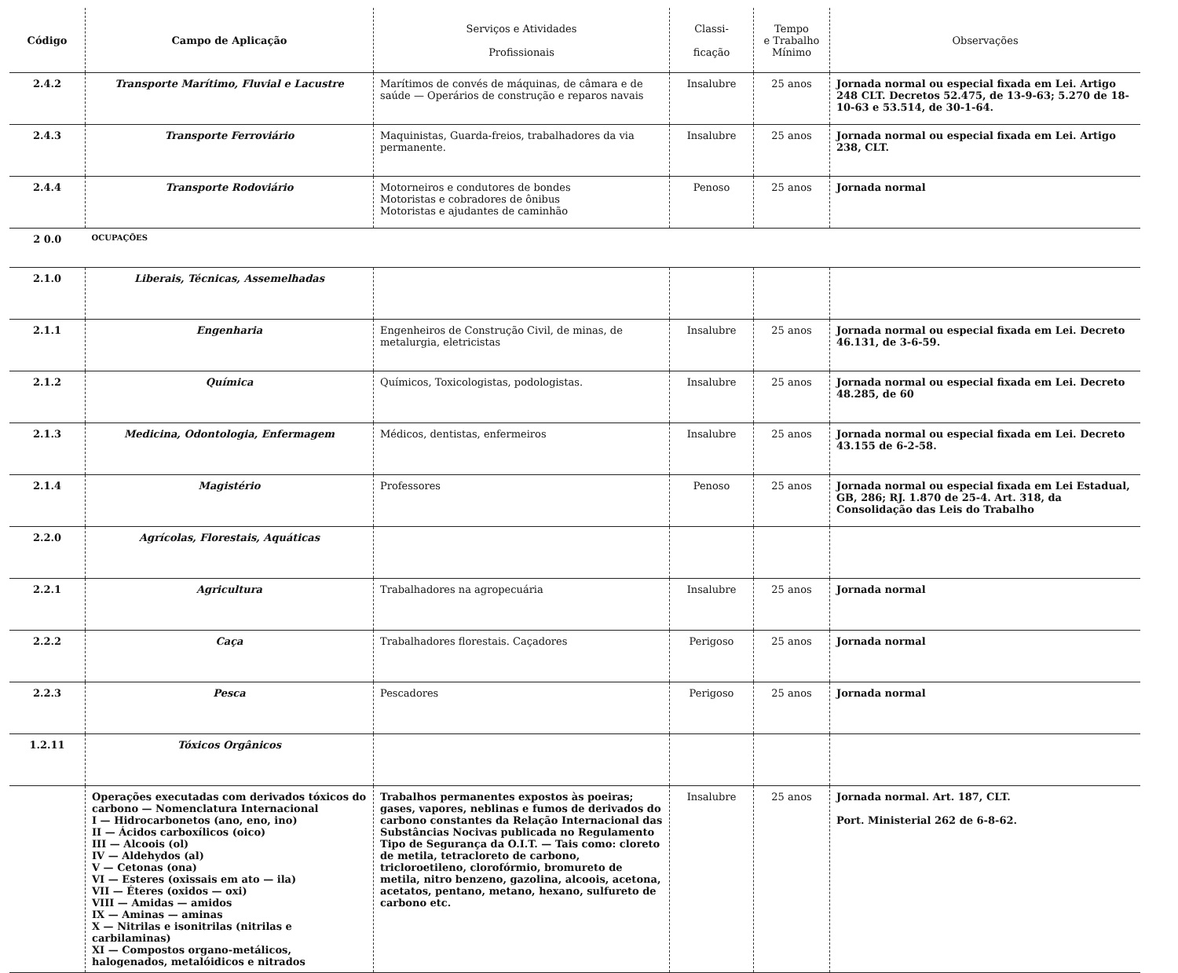| Código | Campo de Aplicação | Serviços e Atividades Profissionais | Classi- ficação | Tempo e Trabalho Mínimo | Observações |
| --- | --- | --- | --- | --- | --- |
| 2.4.2 | Transporte Marítimo, Fluvial e Lacustre | Marítimos de convés de máquinas, de câmara e de saúde — Operários de construção e reparos navais | Insalubre | 25 anos | Jornada normal ou especial fixada em Lei. Artigo 248 CLT. Decretos 52.475, de 13-9-63; 5.270 de 18-10-63 e 53.514, de 30-1-64. |
| 2.4.3 | Transporte Ferroviário | Maquinistas, Guarda-freios, trabalhadores da via permanente. | Insalubre | 25 anos | Jornada normal ou especial fixada em Lei. Artigo 238, CLT. |
| 2.4.4 | Transporte Rodoviário | Motorneiros e condutores de bondes Motoristas e cobradores de ônibus Motoristas e ajudantes de caminhão | Penoso | 25 anos | Jornada normal |
| 2 0.0 | OCUPAÇÕES | | | | |
| 2.1.0 | Liberais, Técnicas, Assemelhadas | | | | |
| 2.1.1 | Engenharia | Engenheiros de Construção Civil, de minas, de metalurgia, eletricistas | Insalubre | 25 anos | Jornada normal ou especial fixada em Lei. Decreto 46.131, de 3-6-59. |
| 2.1.2 | Química | Químicos, Toxicologistas, podologistas. | Insalubre | 25 anos | Jornada normal ou especial fixada em Lei. Decreto 48.285, de 60 |
| 2.1.3 | Medicina, Odontologia, Enfermagem | Médicos, dentistas, enfermeiros | Insalubre | 25 anos | Jornada normal ou especial fixada em Lei. Decreto 43.155 de 6-2-58. |
| 2.1.4 | Magistério | Professores | Penoso | 25 anos | Jornada normal ou especial fixada em Lei Estadual, GB, 286; RJ. 1.870 de 25-4. Art. 318, da Consolidação das Leis do Trabalho |
| 2.2.0 | Agrícolas, Florestais, Aquáticas | | | | |
| 2.2.1 | Agricultura | Trabalhadores na agropecuária | Insalubre | 25 anos | Jornada normal |
| 2.2.2 | Caça | Trabalhadores florestais. Caçadores | Perigoso | 25 anos | Jornada normal |
| 2.2.3 | Pesca | Pescadores | Perigoso | 25 anos | Jornada normal |
| 1.2.11 | Tóxicos Orgânicos | | | | |
| | Operações executadas com derivados tóxicos do carbono — Nomenclatura Internacional I — Hidrocarbonetos (ano, eno, ino) II — Ácidos carboxílicos (oico) III — Alcoois (ol) IV — Aldehydos (al) V — Cetonas (ona) VI — Esteres (oxissais em ato — ila) VII — Éteres (oxidos — oxi) VIII — Amidas — amidos IX — Aminas — aminas X — Nitrilas e isonitrilas (nitrilas e carbilaminas) XI — Compostos organo-metálicos, halogenados, metalóidicos e nitrados | Trabalhos permanentes expostos às poeiras; gases, vapores, neblinas e fumos de derivados do carbono constantes da Relação Internacional das Substâncias Nocivas publicada no Regulamento Tipo de Segurança da O.I.T. — Tais como: cloreto de metila, tetracloreto de carbono, tricloroetileno, clorofórmio, bromureto de metila, nitro benzeno, gazolina, alcoois, acetona, acetatos, pentano, metano, hexano, sulfureto de carbono etc. | Insalubre | 25 anos | Jornada normal. Art. 187, CLT. Port. Ministerial 262 de 6-8-62. |